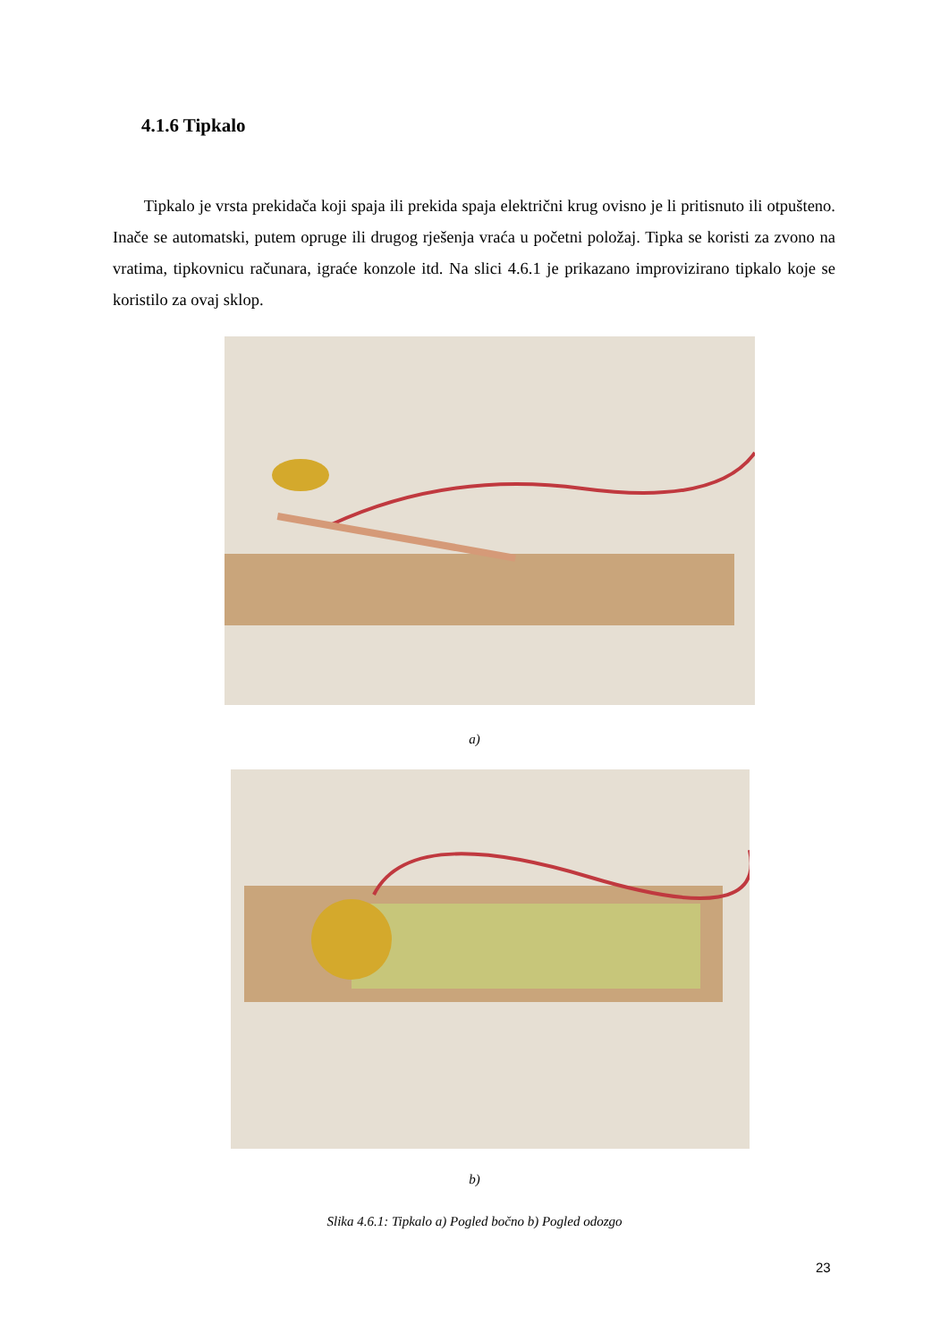4.1.6 Tipkalo
Tipkalo je vrsta prekidača koji spaja ili prekida spaja električni krug ovisno je li pritisnuto ili otpušteno. Inače se automatski, putem opruge ili drugog rješenja vraća u početni položaj. Tipka se koristi za zvono na vratima, tipkovnicu računara, igraće konzole itd. Na slici 4.6.1 je prikazano improvizirano tipkalo koje se koristilo za ovaj sklop.
a)
b)
Slika 4.6.1: Tipkalo a) Pogled bočno b) Pogled odozgo
23